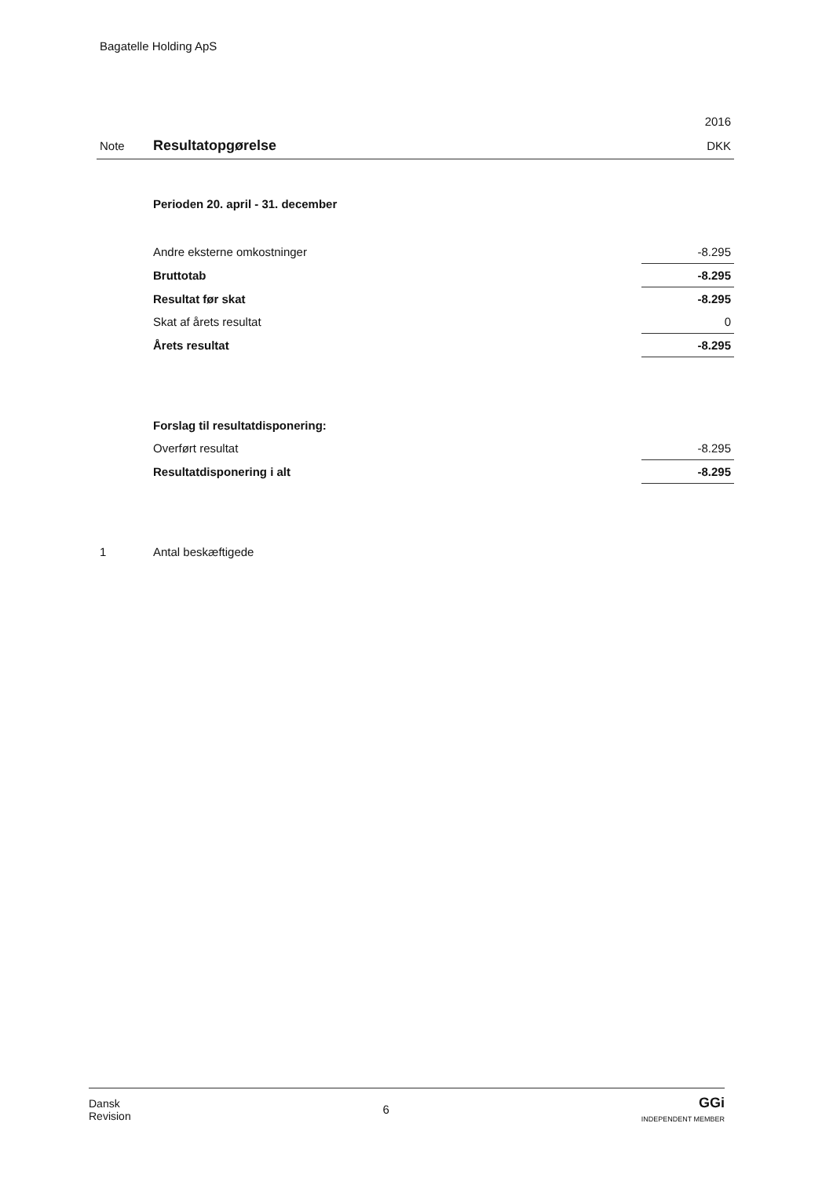Bagatelle Holding ApS
| | | 2016 |
| Note | Resultatopgørelse | DKK |
| | Perioden 20. april - 31. december | |
| | Andre eksterne omkostninger | -8.295 |
| | Bruttotab | -8.295 |
| | Resultat før skat | -8.295 |
| | Skat af årets resultat | 0 |
| | Årets resultat | -8.295 |
| | Forslag til resultatdisponering: | |
| | Overført resultat | -8.295 |
| | Resultatdisponering i alt | -8.295 |
| 1 | Antal beskæftigede | |
Dansk
Revision
6
GGi
INDEPENDENT MEMBER